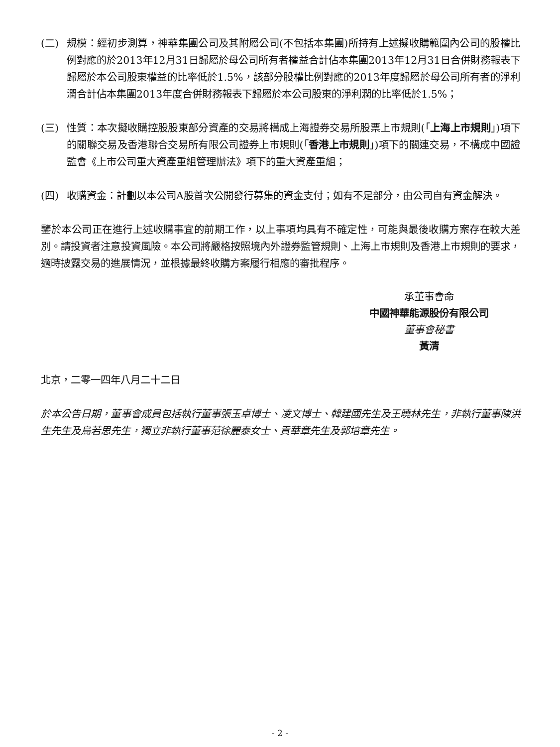(二) 規模：經初步測算，神華集團公司及其附屬公司(不包括本集團)所持有上述擬收購範圍內公司的股權比例對應的於2013年12月31日歸屬於母公司所有者權益合計佔本集團2013年12月31日合併財務報表下歸屬於本公司股東權益的比率低於1.5%，該部分股權比例對應的2013年度歸屬於母公司所有者的淨利潤合計佔本集團2013年度合併財務報表下歸屬於本公司股東的淨利潤的比率低於1.5%；
(三) 性質：本次擬收購控股股東部分資產的交易將構成上海證券交易所股票上市規則(「上海上市規則」)項下的關聯交易及香港聯合交易所有限公司證券上市規則(「香港上市規則」)項下的關連交易，不構成中國證監會《上市公司重大資產重組管理辦法》項下的重大資產重組；
(四) 收購資金：計劃以本公司A股首次公開發行募集的資金支付；如有不足部分，由公司自有資金解決。
鑒於本公司正在進行上述收購事宜的前期工作，以上事項均具有不確定性，可能與最後收購方案存在較大差別。請投資者注意投資風險。本公司將嚴格按照境內外證券監管規則、上海上市規則及香港上市規則的要求，適時披露交易的進展情況，並根據最終收購方案履行相應的審批程序。
承董事會命
中國神華能源股份有限公司
董事會秘書
黃清
北京，二零一四年八月二十二日
於本公告日期，董事會成員包括執行董事張玉卓博士、凌文博士、韓建國先生及王曉林先生，非執行董事陳洪生先生及烏若思先生，獨立非執行董事范徐麗泰女士、貢華章先生及郭培章先生。
- 2 -